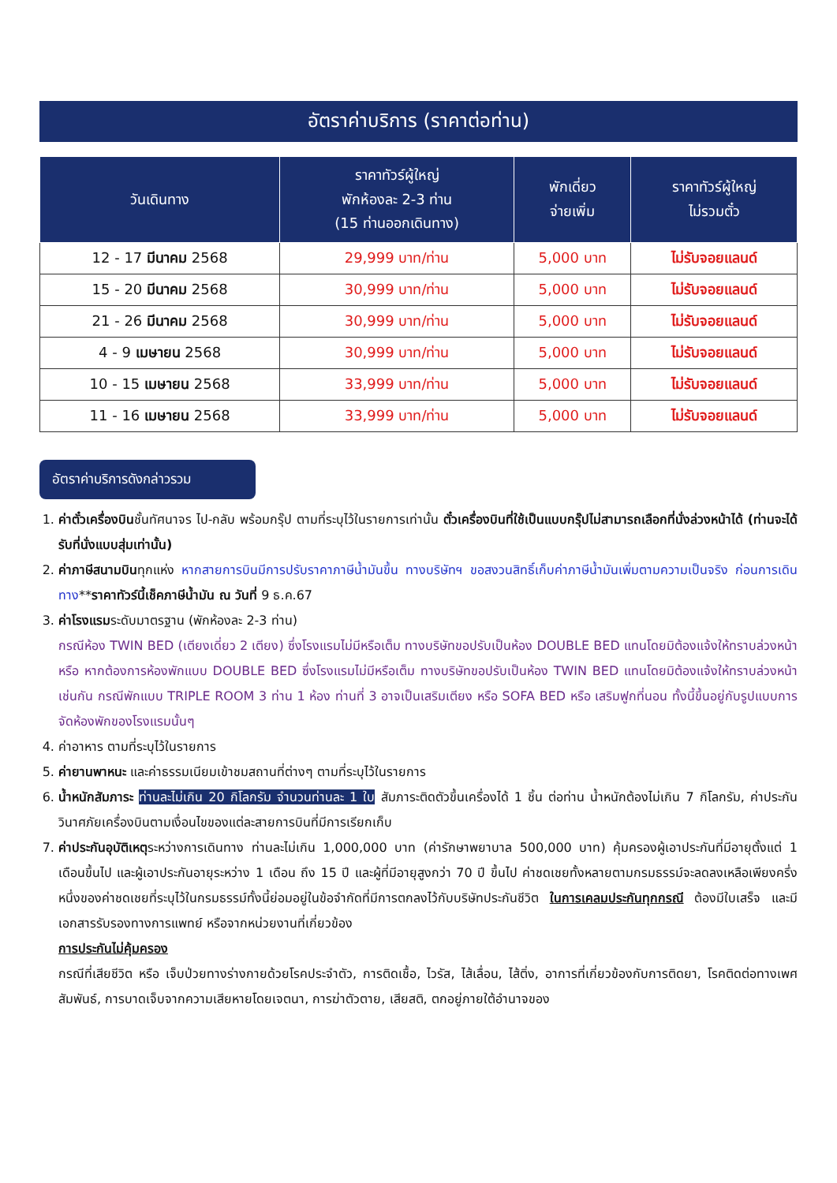อัตราค่าบริการ (ราคาต่อท่าน)
| วันเดินทาง | ราคาทัวร์ผู้ใหญ่ พักห้องละ 2-3 ท่าน (15 ท่านออกเดินทาง) | พักเดี่ยว จ่ายเพิ่ม | ราคาทัวร์ผู้ใหญ่ ไม่รวมตั๋ว |
| --- | --- | --- | --- |
| 12 - 17 มีนาคม 2568 | 29,999 บาท/ท่าน | 5,000 บาท | ไม่รับจอยแลนด์ |
| 15 - 20 มีนาคม 2568 | 30,999 บาท/ท่าน | 5,000 บาท | ไม่รับจอยแลนด์ |
| 21 - 26 มีนาคม 2568 | 30,999 บาท/ท่าน | 5,000 บาท | ไม่รับจอยแลนด์ |
| 4 - 9 เมษายน 2568 | 30,999 บาท/ท่าน | 5,000 บาท | ไม่รับจอยแลนด์ |
| 10 - 15 เมษายน 2568 | 33,999 บาท/ท่าน | 5,000 บาท | ไม่รับจอยแลนด์ |
| 11 - 16 เมษายน 2568 | 33,999 บาท/ท่าน | 5,000 บาท | ไม่รับจอยแลนด์ |
อัตราค่าบริการดังกล่าวรวม
1. ค่าตั๋วเครื่องบินชั้นทัศนาจร ไป-กลับ พร้อมกรุ๊ป ตามที่ระบุไว้ในรายการเท่านั้น ตั๋วเครื่องบินที่ใช้เป็นแบบกรุ๊ปไม่สามารถเลือกที่นั่งล่วงหน้าได้ (ท่านจะได้รับที่นั่งแบบสุ่มเท่านั้น)
2. ค่าภาษีสนามบินทุกแห่ง หากสายการบินมีการปรับราคาภาษีน้ำมันขึ้น ทางบริษัทฯ ขอสงวนสิทธิ์เก็บค่าภาษีน้ำมันเพิ่มตามความเป็นจริง ก่อนการเดินทาง**ราคาทัวร์นี้เช็คภาษีน้ำมัน ณ วันที่ 9 ธ.ค.67
3. ค่าโรงแรมระดับมาตรฐาน (พักห้องละ 2-3 ท่าน)
กรณีห้อง TWIN BED (เตียงเดี่ยว 2 เตียง) ซึ่งโรงแรมไม่มีหรือเต็ม ทางบริษัทขอปรับเป็นห้อง DOUBLE BED แทนโดยมิต้องแจ้งให้ทราบล่วงหน้า หรือ หากต้องการห้องพักแบบ DOUBLE BED ซึ่งโรงแรมไม่มีหรือเต็ม ทางบริษัทขอปรับเป็นห้อง TWIN BED แทนโดยมิต้องแจ้งให้ทราบล่วงหน้า เช่นกัน กรณีพักแบบ TRIPLE ROOM 3 ท่าน 1 ห้อง ท่านที่ 3 อาจเป็นเสริมเตียง หรือ SOFA BED หรือ เสริมฟูกที่นอน ทั้งนี้ขึ้นอยู่กับรูปแบบการจัดห้องพักของโรงแรมนั้นๆ
4. ค่าอาหาร ตามที่ระบุไว้ในรายการ
5. ค่ายานพาหนะ และค่าธรรมเนียมเข้าชมสถานที่ต่างๆ ตามที่ระบุไว้ในรายการ
6. น้ำหนักสัมภาระ ท่านละไม่เกิน 20 กิโลกรัม จำนวนท่านละ 1 ใบ สัมภาระติดตัวขึ้นเครื่องได้ 1 ชิ้น ต่อท่าน น้ำหนักต้องไม่เกิน 7 กิโลกรัม, ค่าประกันวินาศภัยเครื่องบินตามเงื่อนไขของแต่ละสายการบินที่มีการเรียกเก็บ
7. ค่าประกันอุบัติเหตุระหว่างการเดินทาง ท่านละไม่เกิน 1,000,000 บาท (ค่ารักษาพยาบาล 500,000 บาท) คุ้มครองผู้เอาประกันที่มีอายุตั้งแต่ 1 เดือนขึ้นไป และผู้เอาประกันอายุระหว่าง 1 เดือน ถึง 15 ปี และผู้ที่มีอายุสูงกว่า 70 ปี ขึ้นไป ค่าชดเชยทั้งหลายตามกรมธรรม์จะลดลงเหลือเพียงครึ่งหนึ่งของค่าชดเชยที่ระบุไว้ในกรมธรรม์ทั้งนี้ย่อมอยู่ในข้อจำกัดที่มีการตกลงไว้กับบริษัทประกันชีวิต ในการเคลมประกันทุกกรณี ต้องมีใบเสร็จ และมีเอกสารรับรองทางการแพทย์ หรือจากหน่วยงานที่เกี่ยวข้อง
การประกันไม่คุ้มครอง
กรณีที่เสียชีวิต หรือ เจ็บป่วยทางร่างกายด้วยโรคประจำตัว, การติดเชื้อ, ไวรัส, ไส้เลื่อน, ไส้ติ่ง, อาการที่เกี่ยวข้องกับการติดยา, โรคติดต่อทางเพศสัมพันธ์, การบาดเจ็บจากความเสียหายโดยเจตนา, การฆ่าตัวตาย, เสียสติ, ตกอยู่ภายใต้อำนาจของ